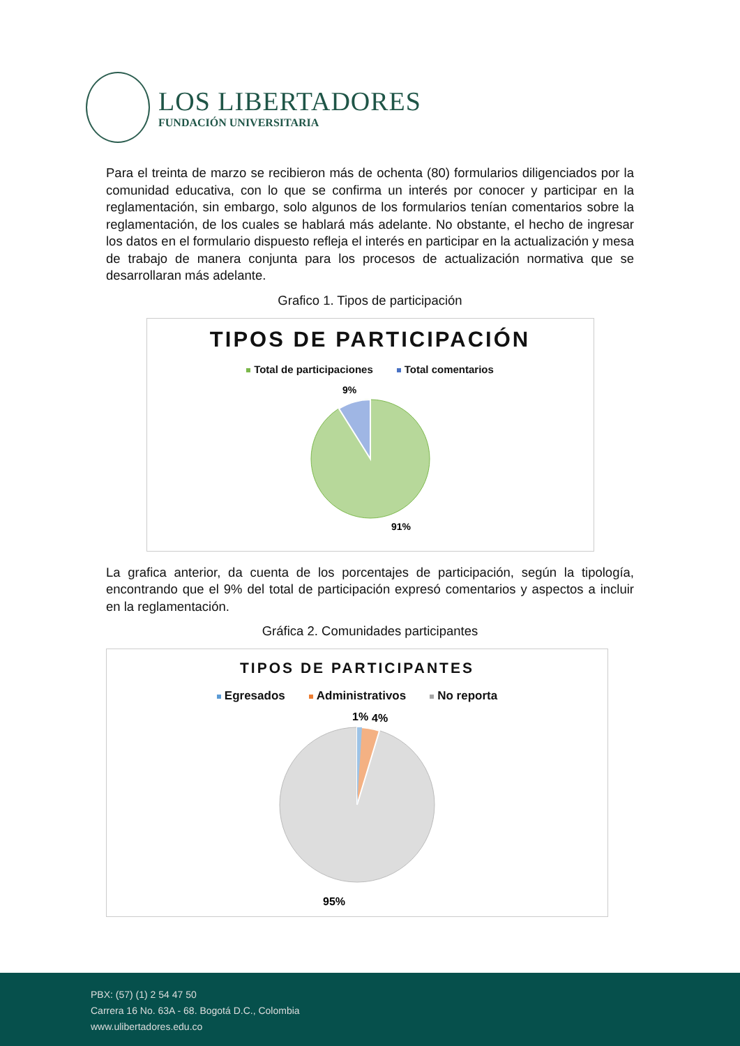LOS LIBERTADORES
FUNDACIÓN UNIVERSITARIA
Para el treinta de marzo se recibieron más de ochenta (80) formularios diligenciados por la comunidad educativa, con lo que se confirma un interés por conocer y participar en la reglamentación, sin embargo, solo algunos de los formularios tenían comentarios sobre la reglamentación, de los cuales se hablará más adelante. No obstante, el hecho de ingresar los datos en el formulario dispuesto refleja el interés en participar en la actualización y mesa de trabajo de manera conjunta para los procesos de actualización normativa que se desarrollaran más adelante.
Grafico 1. Tipos de participación
TIPOS DE PARTICIPACIÓN
Total de participaciones Total comentarios
9%
91%
La grafica anterior, da cuenta de los porcentajes de participación, según la tipología, encontrando que el 9% del total de participación expresó comentarios y aspectos a incluir en la reglamentación.
Gráfica 2. Comunidades participantes
TIPOS DE PARTICIPANTES
Egresados Administrativos No reporta
1%
4%
95%
PBX: (57) (1) 2 54 47 50
Carrera 16 No. 63A - 68. Bogotá D.C., Colombia
www.ulibertadores.edu.co